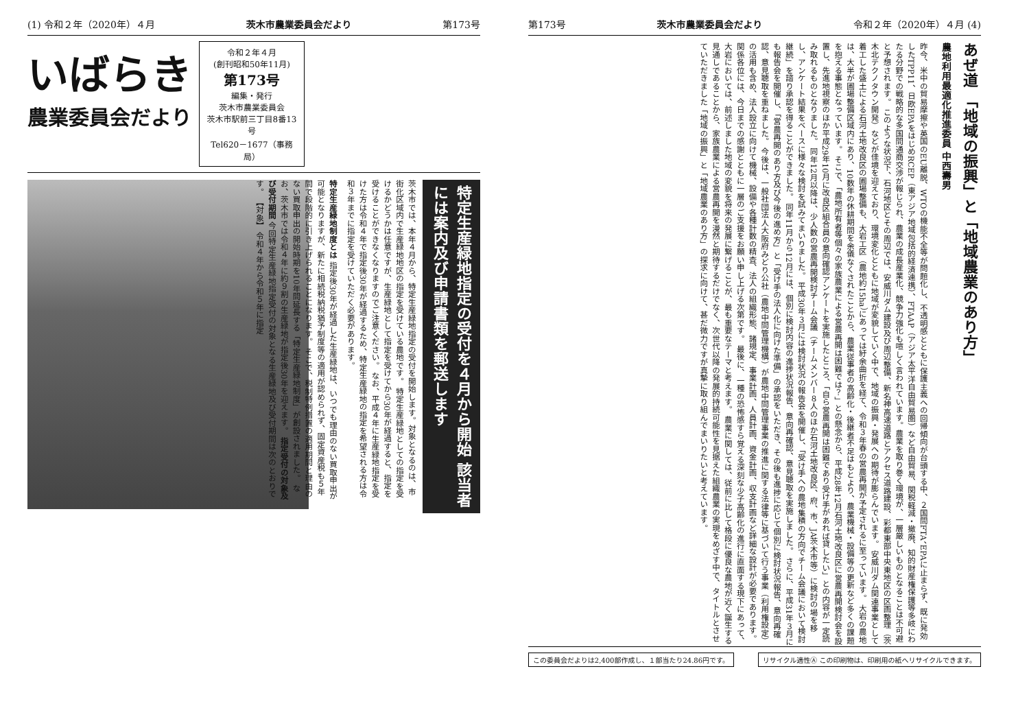(1) 令和２年（2020年）４月 茨木市農業委員会だより 第173号
いばらき
農業委員会だより
令和２年４月
(創刊昭和50年11月)
第173号
編集・発行
茨木市農業委員会
茨木市駅前三丁目8番13号
Tel620－1677（事務局）
特定生産緑地指定の受付を４月から開始 該当者には案内及び申請書類を郵送します
茨木市では、本年４月から、特定生産緑地指定の受付を開始します。対象となるのは、市街化区域内で生産緑地地区の指定を受けている農地です。 特定生産緑地としての指定を受けるかどうかは任意ですが、生産緑地として指定を受けてから30年が経過すると、指定を受けることができなくなりますのでご注意ください。 なお、平成４年に生産緑地指定を受けた方は令和４年で指定後30年が経過するため、特定生産緑地の指定を希望される方は令和３年までに指定を受けていただく必要があります。
特定生産緑地制度とは 指定後30年が経過した生産緑地は、いつでも理由のない買取申出が可能となりますが、新たに相続税納税猶予制度等の適用が認められず、固定資産税も５年間で段階的に引き上げられることになります。 そこで、税制特例措置の適用期間と理由のない買取申出の開始時期を10年間延長する「特定生産緑地制度」が創設されました。 なお、茨木市では令和４年に約９割の生産緑地が指定後30年を迎えます。 指定受付の対象及び受付期間 今回特定生産緑地指定受付の対象となる生産緑地及び受付期間は次のとおりです。 【対象】 令和４年から令和５年に指定
第173号 茨木市農業委員会だより 令和２年（2020年）４月 (4)
あぜ道 「地域の振興」と「地域農業のあり方」
農地利用最適化推進委員 中西壽男
昨今、米中の貿易摩擦や英国のEU離脱、WTOの機能不全等が問題化し、不透明感とともに保護主義への回帰傾向が台頭する中、２国間FTA、EPAに止まらず、既に発効したTPP11、日欧EPAをはじめRCEP（東アジア地域包括的経済連携）、FTAAP（アジア太平洋自由貿易圏）など自由貿易、関税軽減・撤廃、知的財産権保護等多岐にわたる分野での戦略的な多国間通商交渉が報じられ、農業の成長産業化、競争力強化も喧しく言われています。農業を取り巻く環境が、一層厳しいものとなることは不可避と予想されます。 このような状況下、石河地区とその周辺では、安威川ダム建設及び周辺整備、新名神高速道路とアクセス道路建設、彩都東部中央東地区の区画整理（茨木北テクノタウン開発）などが佳境を迎えており、環境変化とともに地域が変貌していく中で、地域の振興・発展への期待が膨らんでいます。 安威川ダム関連事業として着工した盛土による石河土地改良区の圃場整備も、大岩工区（農地約15ha）にあっては紆余曲折を経て、令和３年春の営農再開が予定されるに至っています。 大岩の農地は、大半が圃場整備区域内にあり、10数年の休耕期間を余儀なくされたことから、農業従事者の高齢化・後継者不足はもとより、農業機械・設備等の更新など多くの課題を抱える事態となっています。 そこで、「農地所有者等個々の家族農業による営農再開は困難では？」との懸念から、平成28年12月石河土地改良区に営農再開検討会を設置し、先進地視察のほか平成29年10月に改良区組合員の意向確認アンケートを実施したところ、「自ら営農再開は困難であり受け手があれば貸したい」との内容が一定読み取れるものとなりました。 同年12月以降は、少人数の営農再開検討チーム会議（チームメンバー８人のほか石河土地改良区、府、市、JA茨木市等）に検討の場を移し、アンケート結果をベースに様々な検討を試みてまいりました。 平成30年３月には検討状況の報告会を開催し、「受け手への農地集積の方向でチーム会議において検討継続」を諮り承認を得ることができました。 同年11月から12月には、個別に検討内容の進捗状況報告、意向再確認、意見聴取を実施しました。 さらに、平成31年３月にも報告会を開催し、「営農再開のあり方及び今後の進め方」と「受け手の法人化に向けた準備」の承認をいただき、その後も進捗に応じて個別に検討状況報告、意向再確認、意見聴取を重ねました。 今後は、一般社団法人大阪府みどり公社（農地中間管理機構）が農地中間管理事業の推進に関する法律等に基づいて行う事業（利用権設定）の活用も含め、法人設立に向けて機械、設備や各種計数の精査、法人の組織形態、諸規定、事業計画、人員計画、資金計画、収支計画など詳細な設計が必要であります。関係各位には、今日までの感謝とともに一層のご支援をお願い申し上げる次第です。 最後に、一種の恐怖感すら覚える深刻な少子高齢化の進行に直面する現下にあって、大岩においては、前述しました地域の変貌を将来の発展に繋げることが、最も重要なテーマと考えます。 農業に関しては、従前に比して格段に優良な農地が近く誕生する見通しであることから、家族農業による営農再開を漫然と期待するだけでなく、次世代以降の発展的持続可能性を見据えた組織農業の実現をめざす中で、タイトルとさせていただきました「地域の振興」と「地域農業のあり方」の探求に向けて、甚だ微力ですが真摯に取り組んでまいりたいと考えています。
この委員会だよりは2,400部作成し、１部当たり24.86円です。 リサイクル適性Ⓐ この印刷物は、印刷用の紙へリサイクルできます。